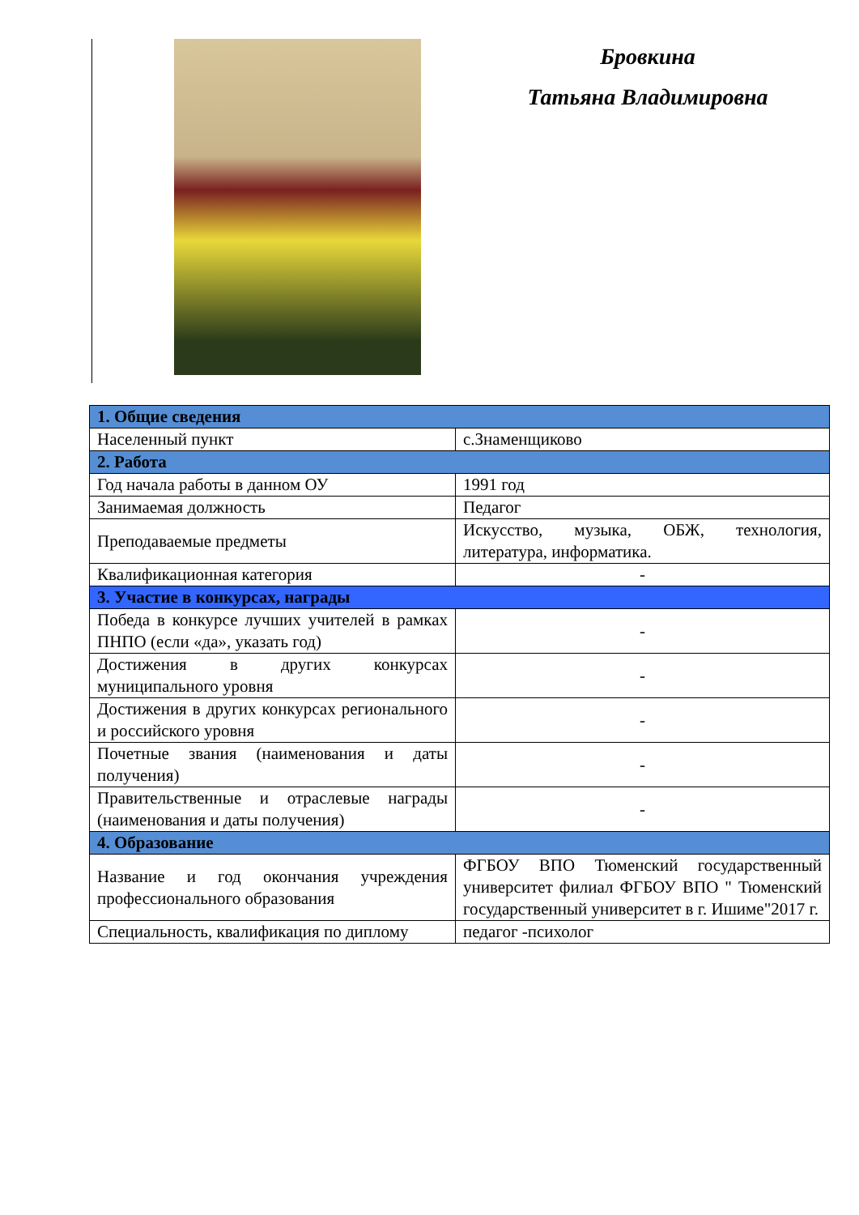Бровкина
Татьяна Владимировна
| 1. Общие сведения | |
| Населенный пункт | с.Знаменщиково |
| 2. Работа | |
| Год начала работы в данном ОУ | 1991 год |
| Занимаемая должность | Педагог |
| Преподаваемые предметы | Искусство, музыка, ОБЖ, технология, литература, информатика. |
| Квалификационная категория | - |
| 3. Участие в конкурсах, награды | |
| Победа в конкурсе лучших учителей в рамках ПНПО (если «да», указать год) | - |
| Достижения в других конкурсах муниципального уровня | - |
| Достижения в других конкурсах регионального и российского уровня | - |
| Почетные звания (наименования и даты получения) | - |
| Правительственные и отраслевые награды (наименования и даты получения) | - |
| 4. Образование | |
| Название и год окончания учреждения профессионального образования | ФГБОУ ВПО Тюменский государственный университет филиал ФГБОУ ВПО " Тюменский государственный университет в г. Ишиме"2017 г. |
| Специальность, квалификация по диплому | педагог -психолог |